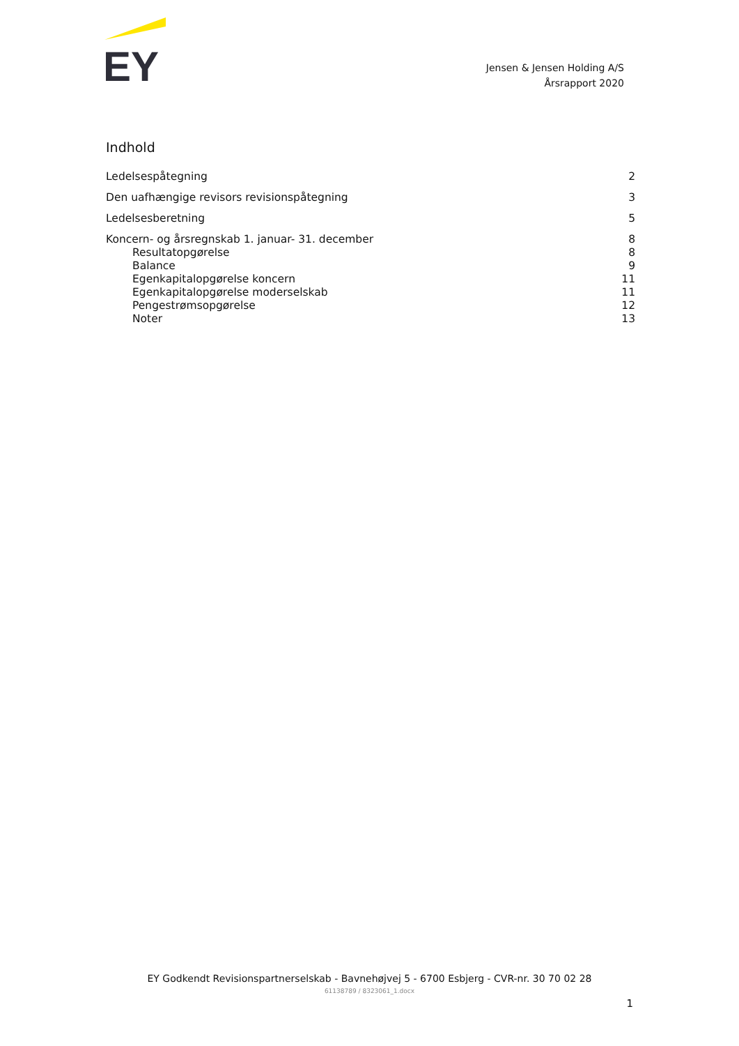EY
Jensen & Jensen Holding A/S
Årsrapport 2020
Indhold
Ledelsespåtegning 2
Den uafhængige revisors revisionspåtegning 3
Ledelsesberetning 5
Koncern- og årsregnskab 1. januar- 31. december 8
Resultatopgørelse 8
Balance 9
Egenkapitalopgørelse koncern 11
Egenkapitalopgørelse moderselskab 11
Pengestrømsopgørelse 12
Noter 13
EY Godkendt Revisionspartnerselskab - Bavnehøjvej 5 - 6700 Esbjerg - CVR-nr. 30 70 02 28
61138789 / 8323061_1.docx
1